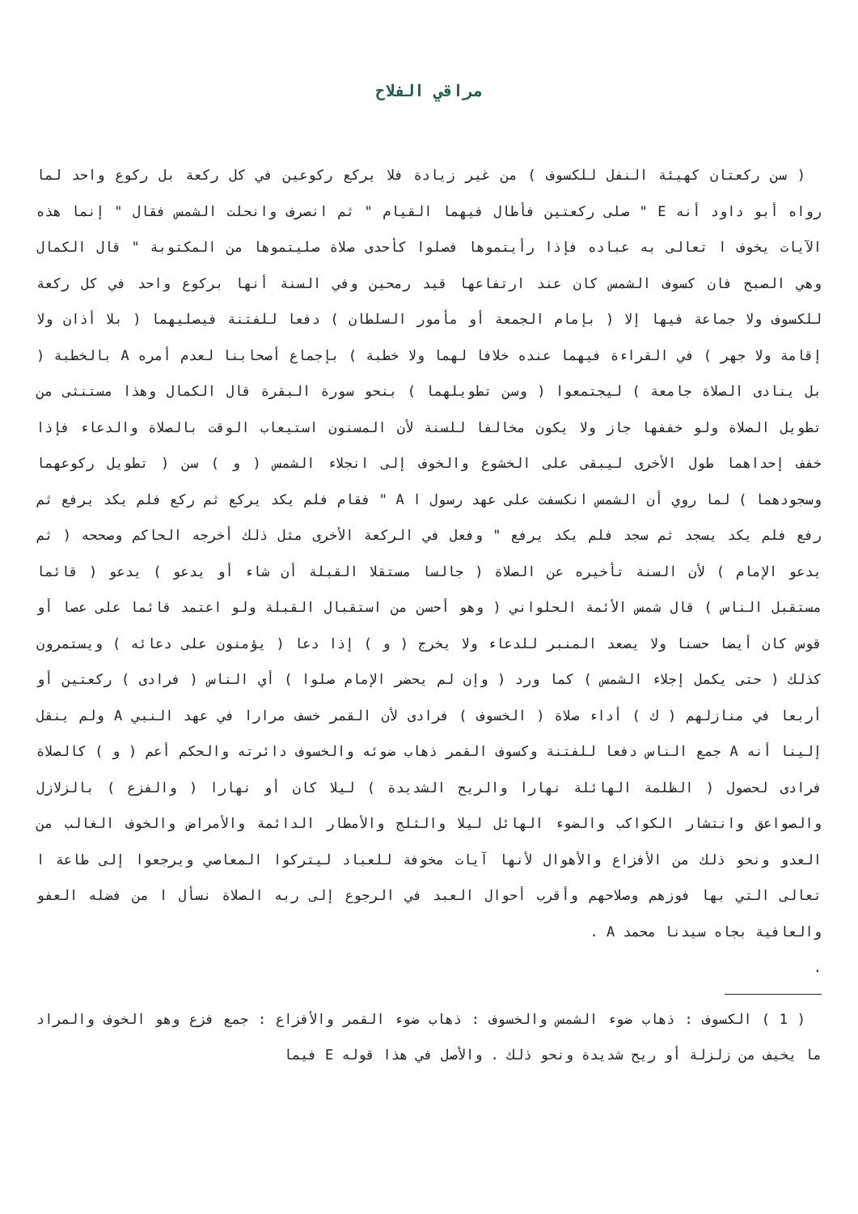مراقي الفلاح
( سن ركعتان كهيئة النفل للكسوف ) من غير زيادة فلا يركع ركوعين في كل ركعة بل ركوع واحد لما رواه أبو داود أنه E " صلى ركعتين فأطال فيهما القيام " ثم انصرف وانحلت الشمس فقال " إنما هذه الآيات يخوف ا تعالى به عباده فإذا رأيتموها فصلوا كأحدى صلاة صليتموها من المكتوبة " قال الكمال وهي الصبح فان كسوف الشمس كان عند ارتفاعها قيد رمحين وفي السنة أنها بركوع واحد في كل ركعة للكسوف ولا جماعة فيها إلا ( بإمام الجمعة أو مأمور السلطان ) دفعا للفتنة فيصليهما ( بلا أذان ولا إقامة ولا جهر ) في القراءة فيهما عنده خلافا لهما ولا خطبة ) بإجماع أصحابنا لعدم أمره A بالخطبة ( بل ينادى الصلاة جامعة ) ليجتمعوا ( وسن تطويلهما ) بنحو سورة البقرة قال الكمال وهذا مستنثى من تطويل الصلاة ولو خففها جاز ولا يكون مخالفا للسنة لأن المسنون استيعاب الوقت بالصلاة والدعاء فإذا خفف إحداهما طول الأخرى ليبقى على الخشوع والخوف إلى انجلاء الشمس ( و ) سن ( تطويل ركوعهما وسجودهما ) لما روي أن الشمس انكسفت على عهد رسول ا A " فقام فلم يكد يركع ثم ركع فلم يكد يرفع ثم رفع فلم يكد يسجد ثم سجد فلم يكد يرفع " وفعل في الركعة الأخرى مثل ذلك أخرجه الحاكم وصححه ( ثم يدعو الإمام ) لأن السنة تأخيره عن الصلاة ( جالسا مستقلا القبلة أن شاء أو يدعو ) يدعو ( قائما مستقبل الناس ) قال شمس الأئمة الحلواني ( وهو أحسن من استقبال القبلة ولو اعتمد قائما على عصا أو قوس كان أيضا حسنا ولا يصعد المنبر للدعاء ولا يخرج ( و ) إذا دعا ( يؤمنون على دعائه ) ويستمرون كذلك ( حتى يكمل إجلاء الشمس ) كما ورد ( وإن لم يحضر الإمام صلوا ) أي الناس ( فرادى ) ركعتين أو أربعا في منازلهم ( ك ) أداء صلاة ( الخسوف ) فرادى لأن القمر خسف مرارا في عهد النبي A ولم ينقل إلينا أنه A جمع الناس دفعا للفتنة وكسوف القمر ذهاب ضوئه والخسوف دائرته والحكم أعم ( و ) كالصلاة فرادى لحصول ( الظلمة الهائلة نهارا والريح الشديدة ) ليلا كان أو نهارا ( والفزع ) بالزلازل والصواعق وانتشار الكواكب والضوء الهائل ليلا والثلج والأمطار الدائمة والأمراض والخوف الغالب من العدو ونحو ذلك من الأفزاع والأهوال لأنها آيات مخوفة للعباد ليتركوا المعاصي ويرجعوا إلى طاعة ا تعالى التي بها فوزهم وصلاحهم وأقرب أحوال العبد في الرجوع إلى ربه الصلاة نسأل ا من فضله العفو والعافية بجاه سيدنا محمد A .
.
( 1 ) الكسوف : ذهاب ضوء الشمس والخسوف : ذهاب ضوء القمر والأفزاع : جمع فزع وهو الخوف والمراد ما يخيف من زلزلة أو ريح شديدة ونحو ذلك . والأصل في هذا قوله E فيما